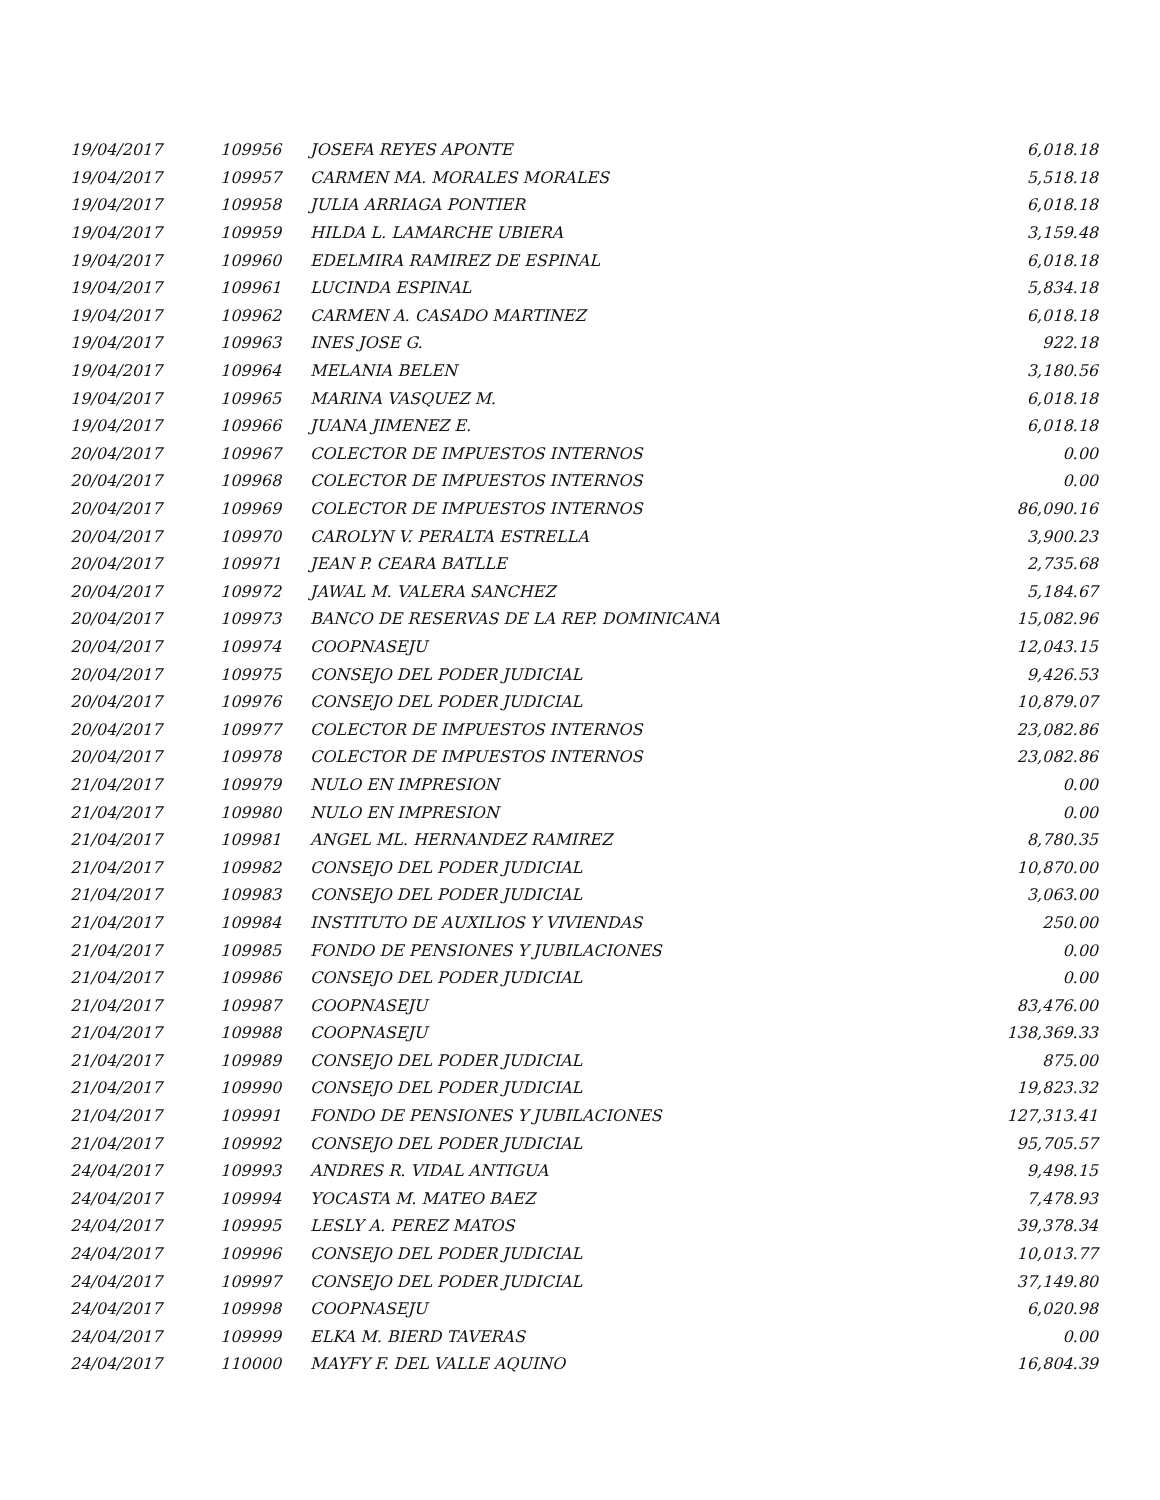| 19/04/2017 | 109956 | JOSEFA REYES APONTE | 6,018.18 |
| 19/04/2017 | 109957 | CARMEN MA. MORALES MORALES | 5,518.18 |
| 19/04/2017 | 109958 | JULIA ARRIAGA PONTIER | 6,018.18 |
| 19/04/2017 | 109959 | HILDA L. LAMARCHE UBIERA | 3,159.48 |
| 19/04/2017 | 109960 | EDELMIRA RAMIREZ DE ESPINAL | 6,018.18 |
| 19/04/2017 | 109961 | LUCINDA ESPINAL | 5,834.18 |
| 19/04/2017 | 109962 | CARMEN A. CASADO MARTINEZ | 6,018.18 |
| 19/04/2017 | 109963 | INES JOSE G. | 922.18 |
| 19/04/2017 | 109964 | MELANIA BELEN | 3,180.56 |
| 19/04/2017 | 109965 | MARINA VASQUEZ M. | 6,018.18 |
| 19/04/2017 | 109966 | JUANA JIMENEZ E. | 6,018.18 |
| 20/04/2017 | 109967 | COLECTOR DE IMPUESTOS INTERNOS | 0.00 |
| 20/04/2017 | 109968 | COLECTOR DE IMPUESTOS INTERNOS | 0.00 |
| 20/04/2017 | 109969 | COLECTOR DE IMPUESTOS INTERNOS | 86,090.16 |
| 20/04/2017 | 109970 | CAROLYN V. PERALTA ESTRELLA | 3,900.23 |
| 20/04/2017 | 109971 | JEAN P. CEARA BATLLE | 2,735.68 |
| 20/04/2017 | 109972 | JAWAL M. VALERA SANCHEZ | 5,184.67 |
| 20/04/2017 | 109973 | BANCO DE RESERVAS DE LA REP. DOMINICANA | 15,082.96 |
| 20/04/2017 | 109974 | COOPNASEJU | 12,043.15 |
| 20/04/2017 | 109975 | CONSEJO DEL PODER JUDICIAL | 9,426.53 |
| 20/04/2017 | 109976 | CONSEJO DEL PODER JUDICIAL | 10,879.07 |
| 20/04/2017 | 109977 | COLECTOR DE IMPUESTOS INTERNOS | 23,082.86 |
| 20/04/2017 | 109978 | COLECTOR DE IMPUESTOS INTERNOS | 23,082.86 |
| 21/04/2017 | 109979 | NULO EN IMPRESION | 0.00 |
| 21/04/2017 | 109980 | NULO EN IMPRESION | 0.00 |
| 21/04/2017 | 109981 | ANGEL ML. HERNANDEZ RAMIREZ | 8,780.35 |
| 21/04/2017 | 109982 | CONSEJO DEL PODER JUDICIAL | 10,870.00 |
| 21/04/2017 | 109983 | CONSEJO DEL PODER JUDICIAL | 3,063.00 |
| 21/04/2017 | 109984 | INSTITUTO DE AUXILIOS Y VIVIENDAS | 250.00 |
| 21/04/2017 | 109985 | FONDO DE PENSIONES Y JUBILACIONES | 0.00 |
| 21/04/2017 | 109986 | CONSEJO DEL PODER JUDICIAL | 0.00 |
| 21/04/2017 | 109987 | COOPNASEJU | 83,476.00 |
| 21/04/2017 | 109988 | COOPNASEJU | 138,369.33 |
| 21/04/2017 | 109989 | CONSEJO DEL PODER JUDICIAL | 875.00 |
| 21/04/2017 | 109990 | CONSEJO DEL PODER JUDICIAL | 19,823.32 |
| 21/04/2017 | 109991 | FONDO DE PENSIONES Y JUBILACIONES | 127,313.41 |
| 21/04/2017 | 109992 | CONSEJO DEL PODER JUDICIAL | 95,705.57 |
| 24/04/2017 | 109993 | ANDRES R. VIDAL ANTIGUA | 9,498.15 |
| 24/04/2017 | 109994 | YOCASTA M. MATEO BAEZ | 7,478.93 |
| 24/04/2017 | 109995 | LESLY A. PEREZ MATOS | 39,378.34 |
| 24/04/2017 | 109996 | CONSEJO DEL PODER JUDICIAL | 10,013.77 |
| 24/04/2017 | 109997 | CONSEJO DEL PODER JUDICIAL | 37,149.80 |
| 24/04/2017 | 109998 | COOPNASEJU | 6,020.98 |
| 24/04/2017 | 109999 | ELKA M. BIERD TAVERAS | 0.00 |
| 24/04/2017 | 110000 | MAYFY F. DEL VALLE AQUINO | 16,804.39 |